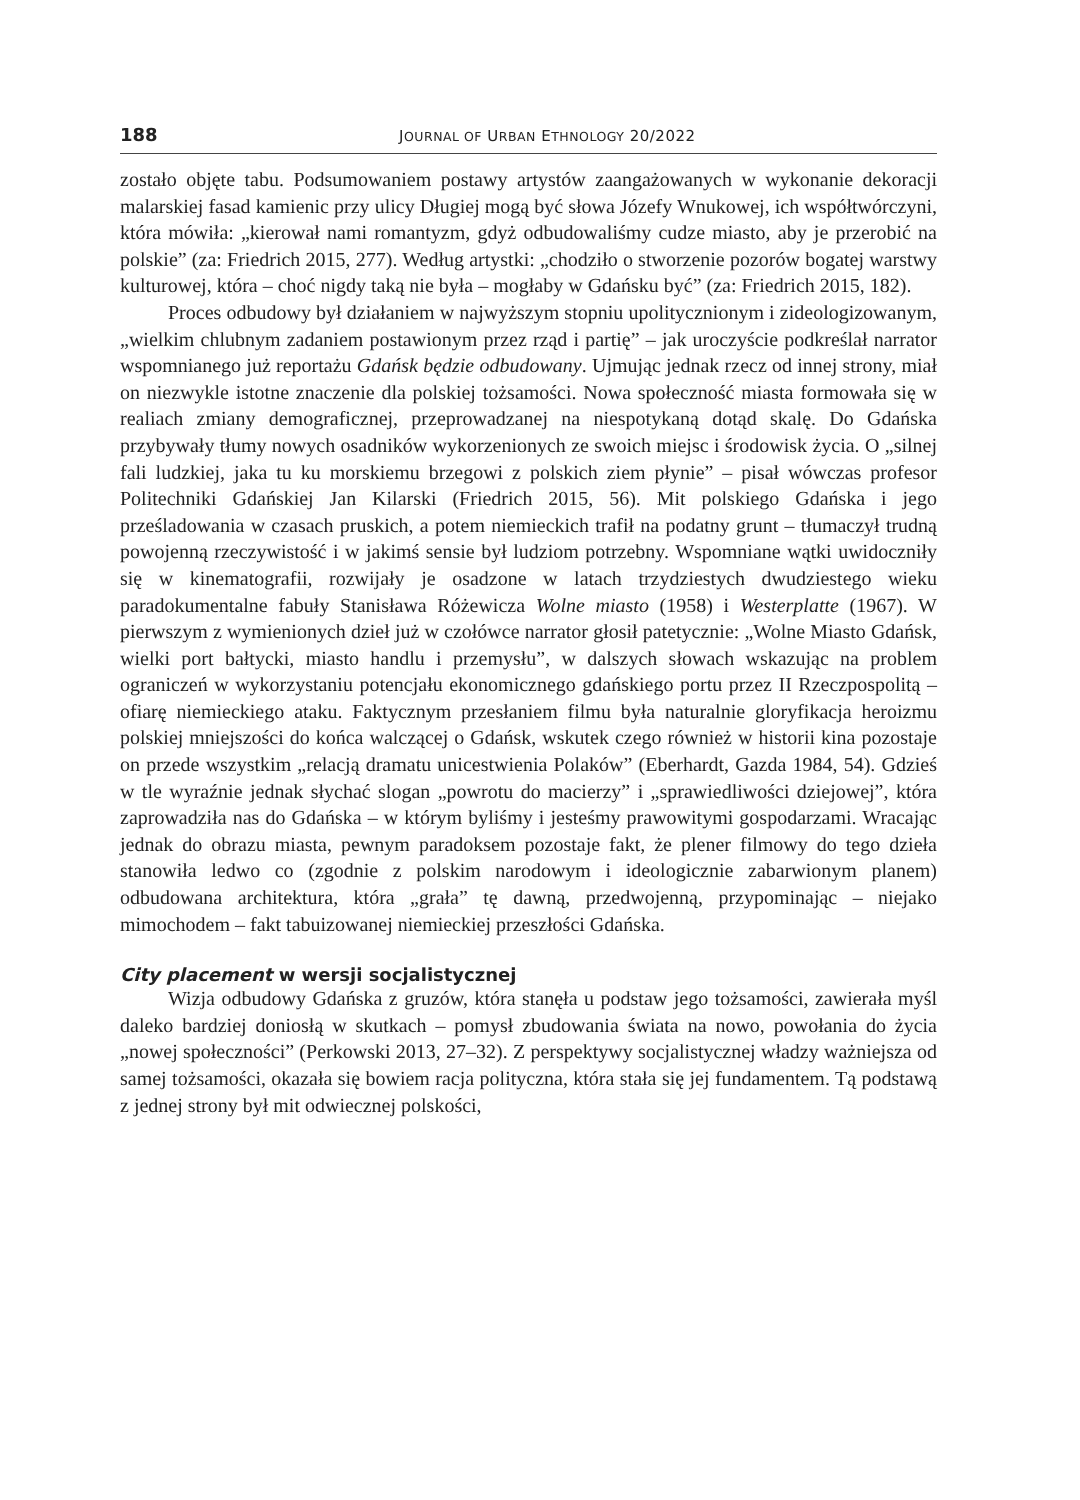188 JOURNAL OF URBAN ETHNOLOGY 20/2022
zostało objęte tabu. Podsumowaniem postawy artystów zaangażowanych w wykonanie dekoracji malarskiej fasad kamienic przy ulicy Długiej mogą być słowa Józefy Wnukowej, ich współtwórczyni, która mówiła: „kierował nami romantyzm, gdyż odbudowaliśmy cudze miasto, aby je przerobić na polskie” (za: Friedrich 2015, 277). Według artystki: „chodziło o stworzenie pozorów bogatej warstwy kulturowej, która – choć nigdy taką nie była – mogłaby w Gdańsku być” (za: Friedrich 2015, 182).
Proces odbudowy był działaniem w najwyższym stopniu upolitycznionym i zideologizowanym, „wielkim chlubnym zadaniem postawionym przez rząd i partię” – jak uroczyście podkreślał narrator wspomnianego już reportażu Gdańsk będzie odbudowany. Ujmując jednak rzecz od innej strony, miał on niezwykle istotne znaczenie dla polskiej tożsamości. Nowa społeczność miasta formowała się w realiach zmiany demograficznej, przeprowadzanej na niespotykaną dotąd skalę. Do Gdańska przybywały tłumy nowych osadników wykorzenionych ze swoich miejsc i środowisk życia. O „silnej fali ludzkiej, jaka tu ku morskiemu brzegowi z polskich ziem płynie” – pisał wówczas profesor Politechniki Gdańskiej Jan Kilarski (Friedrich 2015, 56). Mit polskiego Gdańska i jego prześladowania w czasach pruskich, a potem niemieckich trafił na podatny grunt – tłumaczył trudną powojenną rzeczywistość i w jakimś sensie był ludziom potrzebny. Wspomniane wątki uwidoczniły się w kinematografii, rozwijały je osadzone w latach trzydziestych dwudziestego wieku paradokumentalne fabuły Stanisława Różewicza Wolne miasto (1958) i Westerplatte (1967). W pierwszym z wymienionych dzieł już w czołówce narrator głosił patetycznie: „Wolne Miasto Gdańsk, wielki port bałtycki, miasto handlu i przemysłu”, w dalszych słowach wskazując na problem ograniczeń w wykorzystaniu potencjału ekonomicznego gdańskiego portu przez II Rzeczpospolitą – ofiarę niemieckiego ataku. Faktycznym przesłaniem filmu była naturalnie gloryfikacja heroizmu polskiej mniejszości do końca walczącej o Gdańsk, wskutek czego również w historii kina pozostaje on przede wszystkim „relacją dramatu unicestwienia Polaków” (Eberhardt, Gazda 1984, 54). Gdzieś w tle wyraźnie jednak słychać slogan „powrotu do macierzy” i „sprawiedliwości dziejowej”, która zaprowadziła nas do Gdańska – w którym byliśmy i jesteśmy prawowitymi gospodarzami. Wracając jednak do obrazu miasta, pewnym paradoksem pozostaje fakt, że plener filmowy do tego dzieła stanowiła ledwo co (zgodnie z polskim narodowym i ideologicznie zabarwionym planem) odbudowana architektura, która „grała” tę dawną, przedwojenną, przypominając – niejako mimochodem – fakt tabuizowanej niemieckiej przeszłości Gdańska.
City placement w wersji socjalistycznej
Wizja odbudowy Gdańska z gruzów, która stanęła u podstaw jego tożsamości, zawierała myśl daleko bardziej doniosłą w skutkach – pomysł zbudowania świata na nowo, powołania do życia „nowej społeczności” (Perkowski 2013, 27–32). Z perspektywy socjalistycznej władzy ważniejsza od samej tożsamości, okazała się bowiem racja polityczna, która stała się jej fundamentem. Tą podstawą z jednej strony był mit odwiecznej polskości,